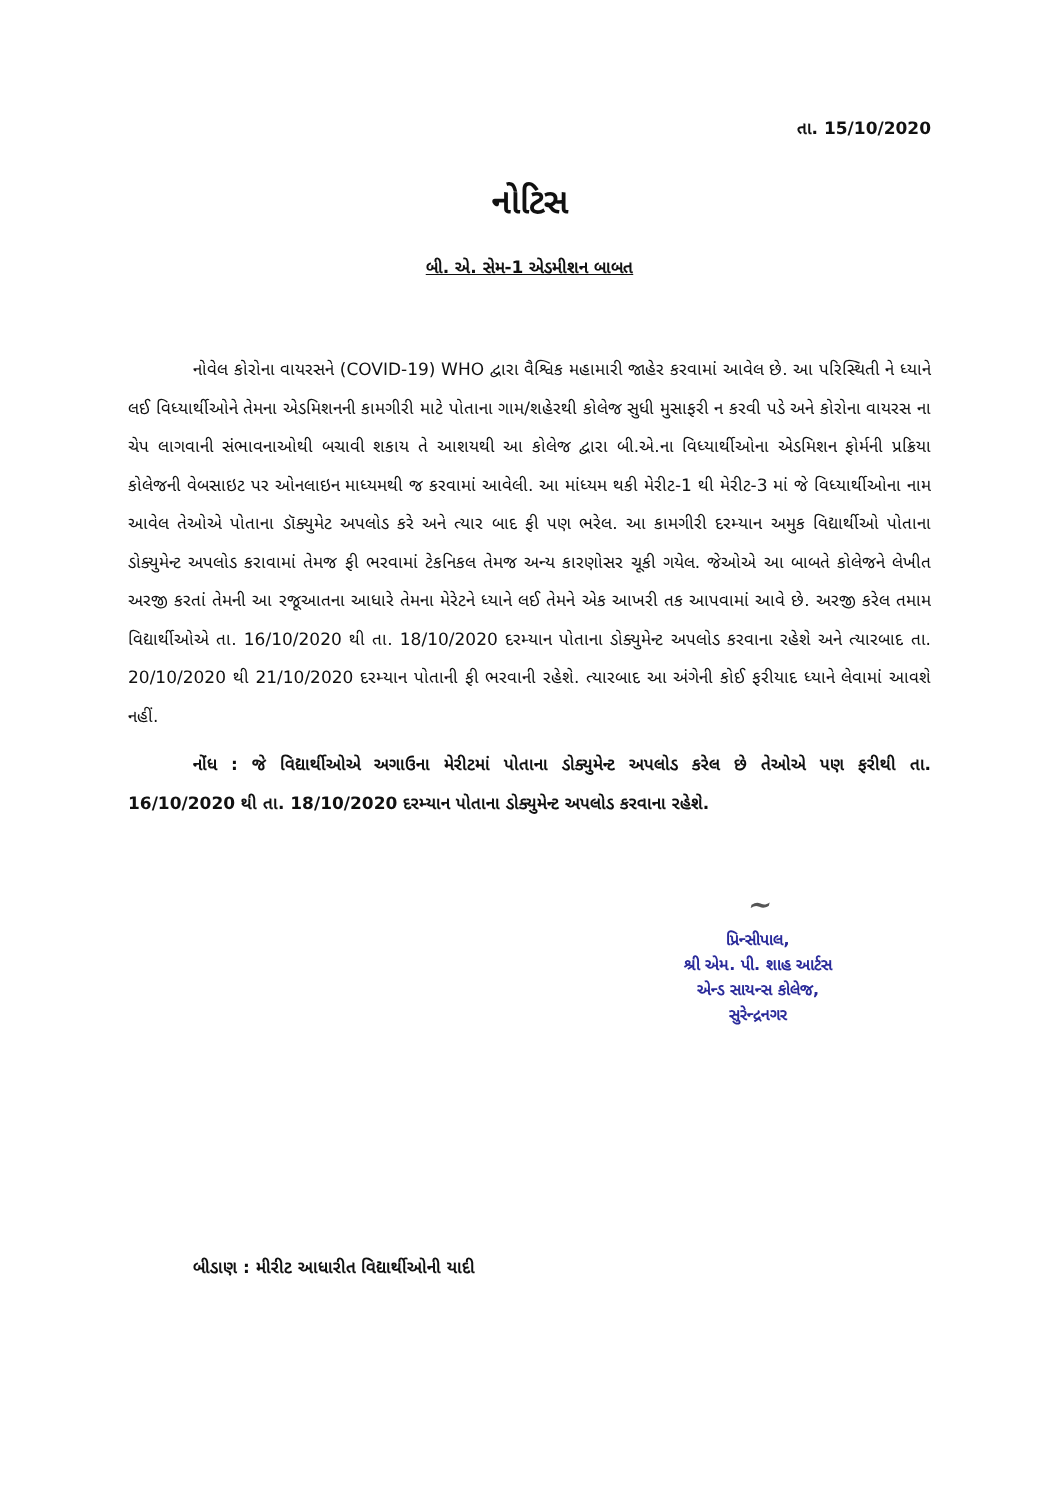તા. 15/10/2020
નોટિસ
બી. એ. સેમ-1 એડમીશન બાબત
નોવેલ કોરોના વાયરસને (COVID-19) WHO દ્વારા વૈશ્વિક મહામારી જાહેર કરવામાં આવેલ છે. આ પરિસ્થિતી ને ધ્યાને લઈ વિધ્યાર્થીઓને તેમના એડમિશનની કામગીરી માટે પોતાના ગામ/શહેરથી કોલેજ સુધી મુસાફરી ન કરવી પડે અને કોરોના વાયરસ ના ચેપ લાગવાની સંભાવનાઓથી બચાવી શકાય તે આશયથી આ કોલેજ દ્વારા બી.એ.ના વિધ્યાર્થીઓના એડમિશન ફોર્મની પ્રક્રિયા કોલેજની વેબસાઇટ પર ઓનલાઇન માધ્યમથી જ કરવામાં આવેલી. આ માંધ્યમ થકી મેરીટ-1 થી મેરીટ-3 માં જે વિધ્યાર્થીઓના નામ આવેલ તેઓએ પોતાના ડૉક્યુમેટ અપલોડ કરે અને ત્યાર બાદ ફી પણ ભરેલ. આ કામગીરી દરમ્યાન અમુક વિદ્યાર્થીઓ પોતાના ડોક્યુમેન્ટ અપલોડ કરાવામાં તેમજ ફી ભરવામાં ટેકનિકલ તેમજ અન્ય કારણોસર ચૂકી ગયેલ. જેઓએ આ બાબતે કોલેજને લેખીત અરજી કરતાં તેમની આ રજૂઆતના આધારે તેમના મેરેટને ધ્યાને લઈ તેમને એક આખરી તક આપવામાં આવે છે. અરજી કરેલ તમામ વિદ્યાર્થીઓએ તા. 16/10/2020 થી તા. 18/10/2020 દરમ્યાન પોતાના ડોક્યુમેન્ટ અપલોડ કરવાના રહેશે અને ત્યારબાદ તા. 20/10/2020 થી 21/10/2020 દરમ્યાન પોતાની ફી ભરવાની રહેશે. ત્યારબાદ આ અંગેની કોઈ ફરીયાદ ધ્યાને લેવામાં આવશે નહીં.
નોંધ : જે વિદ્યાર્થીઓએ અગાઉના મેરીટમાં પોતાના ડોક્યુમેન્ટ અપલોડ કરેલ છે તેઓએ પણ ફરીથી તા. 16/10/2020 થી તા. 18/10/2020 દરમ્યાન પોતાના ડોક્યુમેન્ટ અપલોડ કરવાના રહેશે.
~
પ્રિન્સીપાલ,
શ્રી એમ. પી. શાહ આર્ટસ
એન્ડ સાયન્સ કોલેજ,
સુરેન્દ્રનગર
બીડાણ : મીરીટ આધારીત વિદ્યાર્થીઓની યાદી